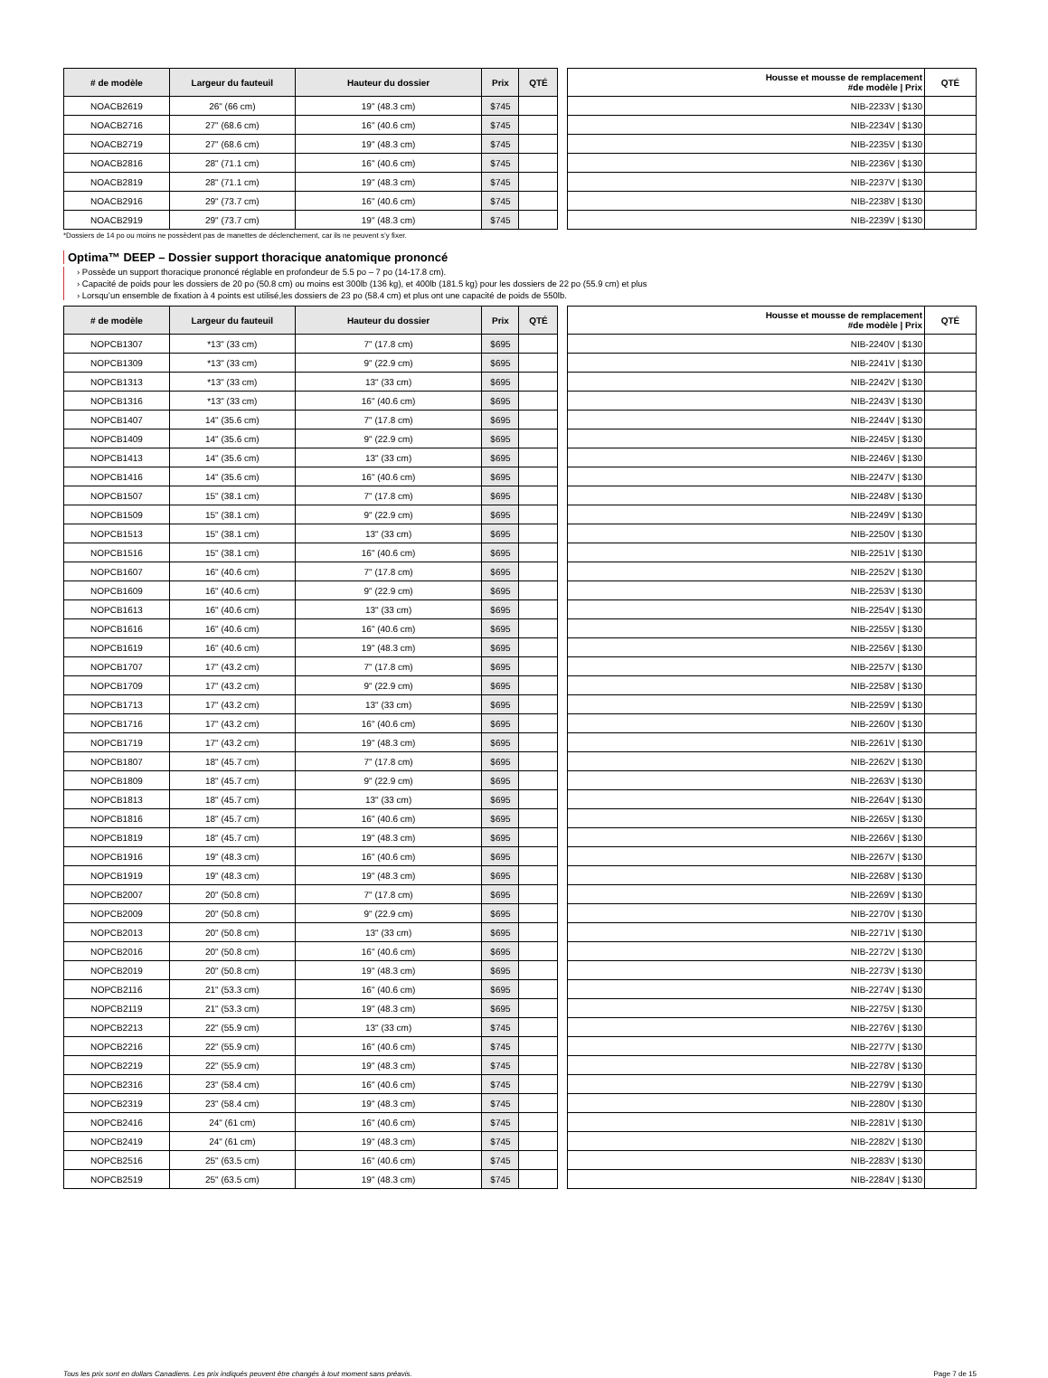| # de modèle | Largeur du fauteuil | Hauteur du dossier | Prix | QTÉ |
| --- | --- | --- | --- | --- |
| NOACB2619 | 26" (66 cm) | 19" (48.3 cm) | $745 | |
| NOACB2716 | 27" (68.6 cm) | 16" (40.6 cm) | $745 | |
| NOACB2719 | 27" (68.6 cm) | 19" (48.3 cm) | $745 | |
| NOACB2816 | 28" (71.1 cm) | 16" (40.6 cm) | $745 | |
| NOACB2819 | 28" (71.1 cm) | 19" (48.3 cm) | $745 | |
| NOACB2916 | 29" (73.7 cm) | 16" (40.6 cm) | $745 | |
| NOACB2919 | 29" (73.7 cm) | 19" (48.3 cm) | $745 | |
| Housse et mousse de remplacement #de modèle / Prix | QTÉ |
| --- | --- |
| NIB-2233V / $130 | |
| NIB-2234V / $130 | |
| NIB-2235V / $130 | |
| NIB-2236V / $130 | |
| NIB-2237V / $130 | |
| NIB-2238V / $130 | |
| NIB-2239V / $130 | |
*Dossiers de 14 po ou moins ne possèdent pas de manettes de déclenchement, car ils ne peuvent s’y fixer.
Optima™ DEEP – Dossier support thoracique anatomique prononcé
› Possède un support thoracique prononcé réglable en profondeur de 5.5 po – 7 po (14-17.8 cm).
› Capacité de poids pour les dossiers de 20 po (50.8 cm) ou moins est 300lb (136 kg), et 400lb (181.5 kg) pour les dossiers de 22 po (55.9 cm) et plus
› Lorsqu’un ensemble de fixation à 4 points est utilisé,les dossiers de 23 po (58.4 cm) et plus ont une capacité de poids de 550lb.
| # de modèle | Largeur du fauteuil | Hauteur du dossier | Prix | QTÉ |
| --- | --- | --- | --- | --- |
| NOPCB1307 | *13" (33 cm) | 7" (17.8 cm) | $695 | |
| NOPCB1309 | *13" (33 cm) | 9" (22.9 cm) | $695 | |
| NOPCB1313 | *13" (33 cm) | 13" (33 cm) | $695 | |
| NOPCB1316 | *13" (33 cm) | 16" (40.6 cm) | $695 | |
| NOPCB1407 | 14" (35.6 cm) | 7" (17.8 cm) | $695 | |
| NOPCB1409 | 14" (35.6 cm) | 9" (22.9 cm) | $695 | |
| NOPCB1413 | 14" (35.6 cm) | 13" (33 cm) | $695 | |
| NOPCB1416 | 14" (35.6 cm) | 16" (40.6 cm) | $695 | |
| NOPCB1507 | 15" (38.1 cm) | 7" (17.8 cm) | $695 | |
| NOPCB1509 | 15" (38.1 cm) | 9" (22.9 cm) | $695 | |
| NOPCB1513 | 15" (38.1 cm) | 13" (33 cm) | $695 | |
| NOPCB1516 | 15" (38.1 cm) | 16" (40.6 cm) | $695 | |
| NOPCB1607 | 16" (40.6 cm) | 7" (17.8 cm) | $695 | |
| NOPCB1609 | 16" (40.6 cm) | 9" (22.9 cm) | $695 | |
| NOPCB1613 | 16" (40.6 cm) | 13" (33 cm) | $695 | |
| NOPCB1616 | 16" (40.6 cm) | 16" (40.6 cm) | $695 | |
| NOPCB1619 | 16" (40.6 cm) | 19" (48.3 cm) | $695 | |
| NOPCB1707 | 17" (43.2 cm) | 7" (17.8 cm) | $695 | |
| NOPCB1709 | 17" (43.2 cm) | 9" (22.9 cm) | $695 | |
| NOPCB1713 | 17" (43.2 cm) | 13" (33 cm) | $695 | |
| NOPCB1716 | 17" (43.2 cm) | 16" (40.6 cm) | $695 | |
| NOPCB1719 | 17" (43.2 cm) | 19" (48.3 cm) | $695 | |
| NOPCB1807 | 18" (45.7 cm) | 7" (17.8 cm) | $695 | |
| NOPCB1809 | 18" (45.7 cm) | 9" (22.9 cm) | $695 | |
| NOPCB1813 | 18" (45.7 cm) | 13" (33 cm) | $695 | |
| NOPCB1816 | 18" (45.7 cm) | 16" (40.6 cm) | $695 | |
| NOPCB1819 | 18" (45.7 cm) | 19" (48.3 cm) | $695 | |
| NOPCB1916 | 19" (48.3 cm) | 16" (40.6 cm) | $695 | |
| NOPCB1919 | 19" (48.3 cm) | 19" (48.3 cm) | $695 | |
| NOPCB2007 | 20" (50.8 cm) | 7" (17.8 cm) | $695 | |
| NOPCB2009 | 20" (50.8 cm) | 9" (22.9 cm) | $695 | |
| NOPCB2013 | 20" (50.8 cm) | 13" (33 cm) | $695 | |
| NOPCB2016 | 20" (50.8 cm) | 16" (40.6 cm) | $695 | |
| NOPCB2019 | 20" (50.8 cm) | 19" (48.3 cm) | $695 | |
| NOPCB2116 | 21" (53.3 cm) | 16" (40.6 cm) | $695 | |
| NOPCB2119 | 21" (53.3 cm) | 19" (48.3 cm) | $695 | |
| NOPCB2213 | 22" (55.9 cm) | 13" (33 cm) | $745 | |
| NOPCB2216 | 22" (55.9 cm) | 16" (40.6 cm) | $745 | |
| NOPCB2219 | 22" (55.9 cm) | 19" (48.3 cm) | $745 | |
| NOPCB2316 | 23" (58.4 cm) | 16" (40.6 cm) | $745 | |
| NOPCB2319 | 23" (58.4 cm) | 19" (48.3 cm) | $745 | |
| NOPCB2416 | 24" (61 cm) | 16" (40.6 cm) | $745 | |
| NOPCB2419 | 24" (61 cm) | 19" (48.3 cm) | $745 | |
| NOPCB2516 | 25" (63.5 cm) | 16" (40.6 cm) | $745 | |
| NOPCB2519 | 25" (63.5 cm) | 19" (48.3 cm) | $745 | |
| Housse et mousse de remplacement #de modèle / Prix | QTÉ |
| --- | --- |
| NIB-2240V / $130 | |
| NIB-2241V / $130 | |
| NIB-2242V / $130 | |
| NIB-2243V / $130 | |
| NIB-2244V / $130 | |
| NIB-2245V / $130 | |
| NIB-2246V / $130 | |
| NIB-2247V / $130 | |
| NIB-2248V / $130 | |
| NIB-2249V / $130 | |
| NIB-2250V / $130 | |
| NIB-2251V / $130 | |
| NIB-2252V / $130 | |
| NIB-2253V / $130 | |
| NIB-2254V / $130 | |
| NIB-2255V / $130 | |
| NIB-2256V / $130 | |
| NIB-2257V / $130 | |
| NIB-2258V / $130 | |
| NIB-2259V / $130 | |
| NIB-2260V / $130 | |
| NIB-2261V / $130 | |
| NIB-2262V / $130 | |
| NIB-2263V / $130 | |
| NIB-2264V / $130 | |
| NIB-2265V / $130 | |
| NIB-2266V / $130 | |
| NIB-2267V / $130 | |
| NIB-2268V / $130 | |
| NIB-2269V / $130 | |
| NIB-2270V / $130 | |
| NIB-2271V / $130 | |
| NIB-2272V / $130 | |
| NIB-2273V / $130 | |
| NIB-2274V / $130 | |
| NIB-2275V / $130 | |
| NIB-2276V / $130 | |
| NIB-2277V / $130 | |
| NIB-2278V / $130 | |
| NIB-2279V / $130 | |
| NIB-2280V / $130 | |
| NIB-2281V / $130 | |
| NIB-2282V / $130 | |
| NIB-2283V / $130 | |
| NIB-2284V / $130 | |
Tous les prix sont en dollars Canadiens. Les prix indiqués peuvent être changés à tout moment sans préavis. Page 7 de 15